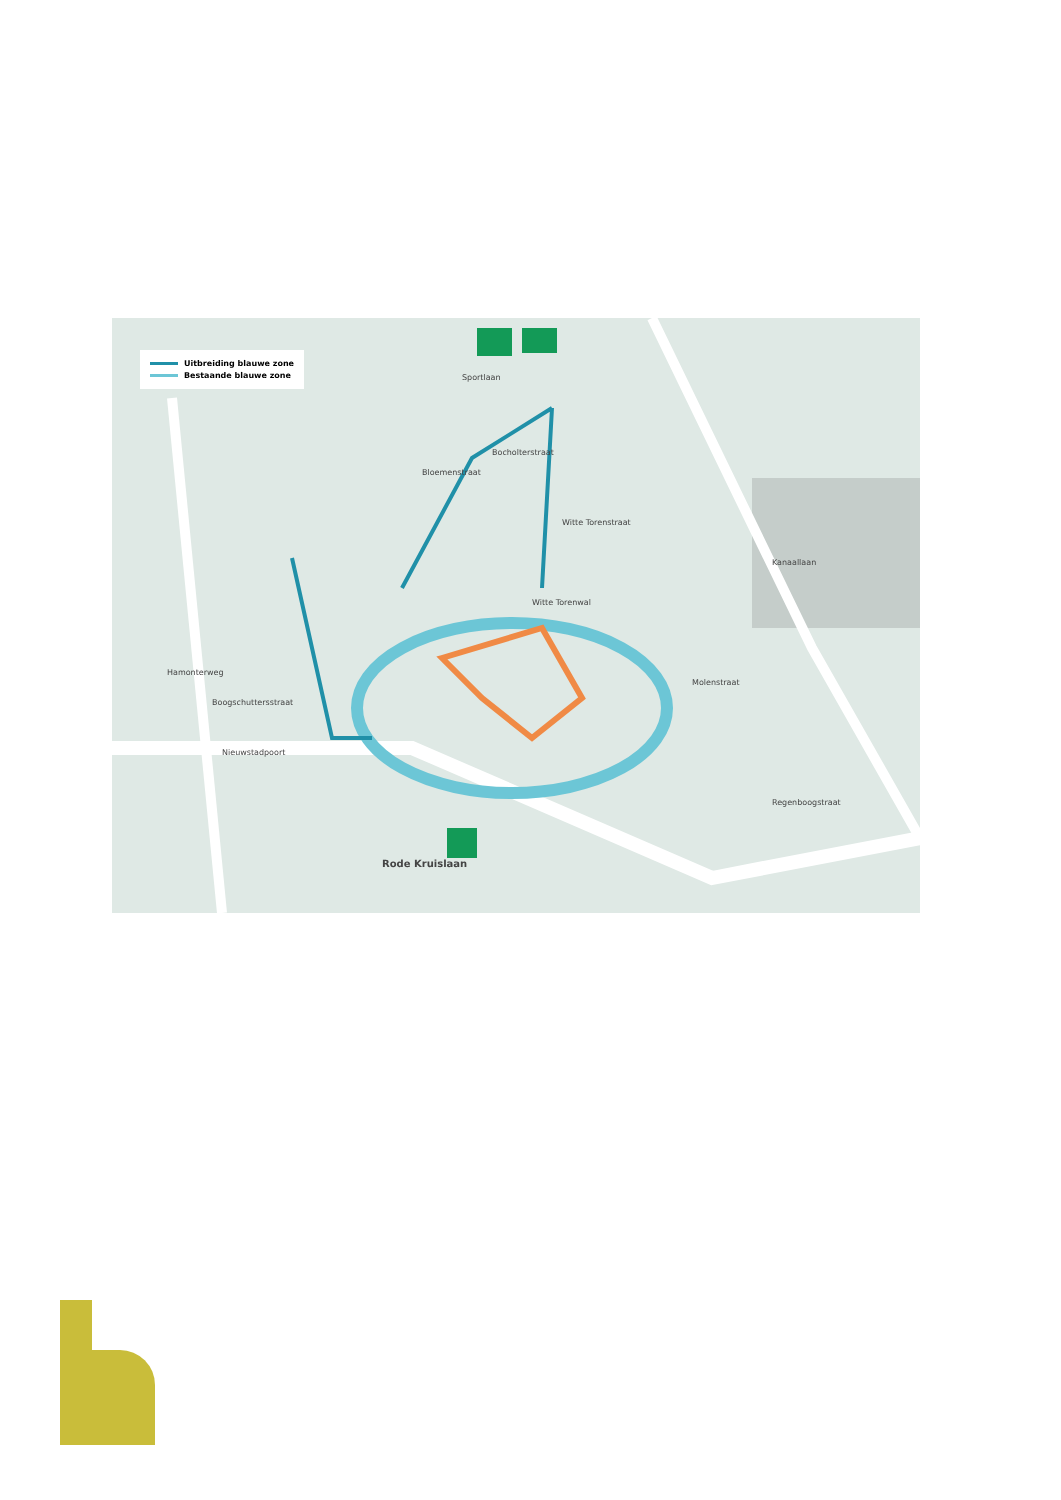Uitbreiding blauwe zone
Bestaande blauwe zone
Sportlaan
Bocholterstraat
Bloemenstraat
Witte Torenstraat
Witte Torenwal
Nieuwstadpoort
Hamonterweg
Boogschuttersstraat
Rode Kruislaan
Regenboogstraat
Molenstraat
Kanaallaan